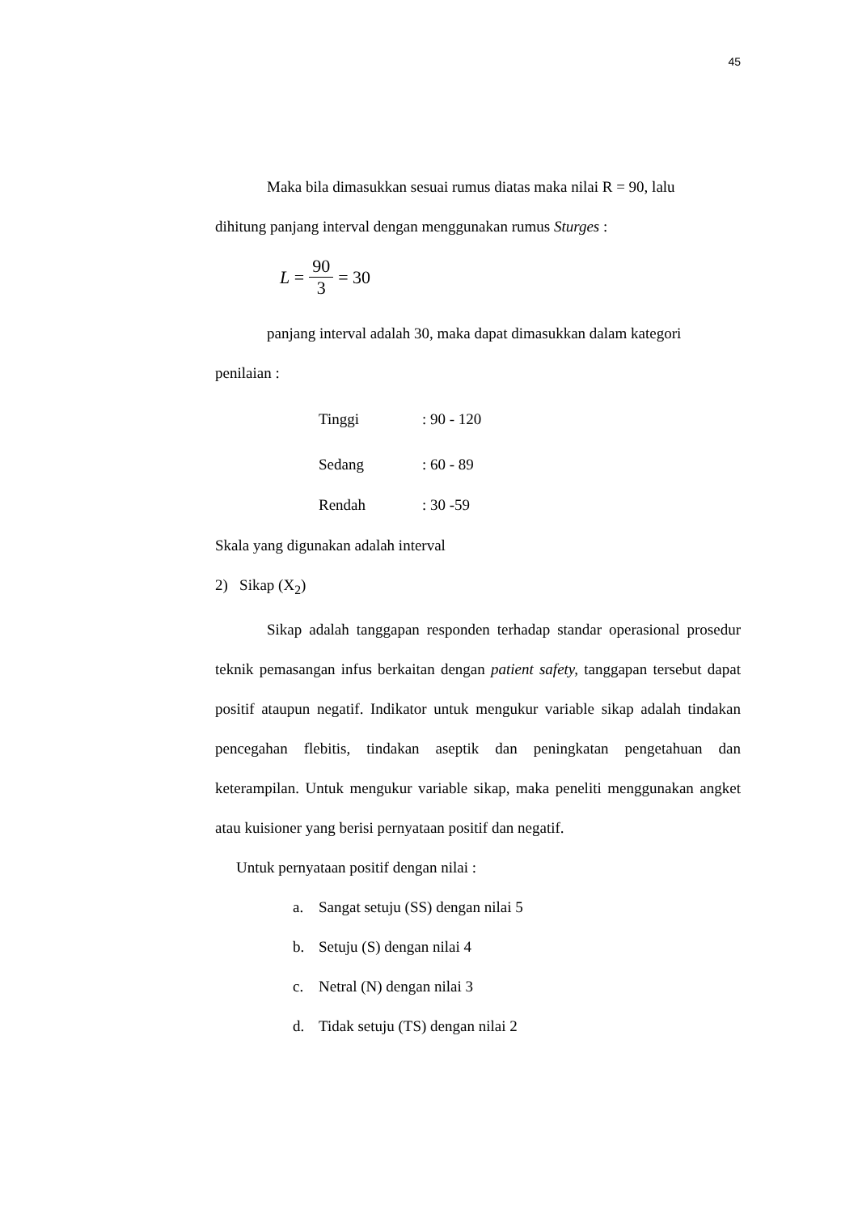45
Maka bila dimasukkan sesuai rumus diatas maka nilai R = 90, lalu
dihitung panjang interval dengan menggunakan rumus Sturges :
L = 90 3 = 30
panjang interval adalah 30, maka dapat dimasukkan dalam kategori
penilaian :
Tinggi: 90 - 120
Sedang: 60 - 89
Rendah: 30 -59
Skala yang digunakan adalah interval
2) Sikap (X<sub>2</sub>)
Sikap adalah tanggapan responden terhadap standar operasional prosedur teknik pemasangan infus berkaitan dengan patient safety, tanggapan tersebut dapat positif ataupun negatif. Indikator untuk mengukur variable sikap adalah tindakan pencegahan flebitis, tindakan aseptik dan peningkatan pengetahuan dan keterampilan. Untuk mengukur variable sikap, maka peneliti menggunakan angket atau kuisioner yang berisi pernyataan positif dan negatif.
Untuk pernyataan positif dengan nilai :
a. Sangat setuju (SS) dengan nilai 5
b. Setuju (S) dengan nilai 4
c. Netral (N) dengan nilai 3
d. Tidak setuju (TS) dengan nilai 2